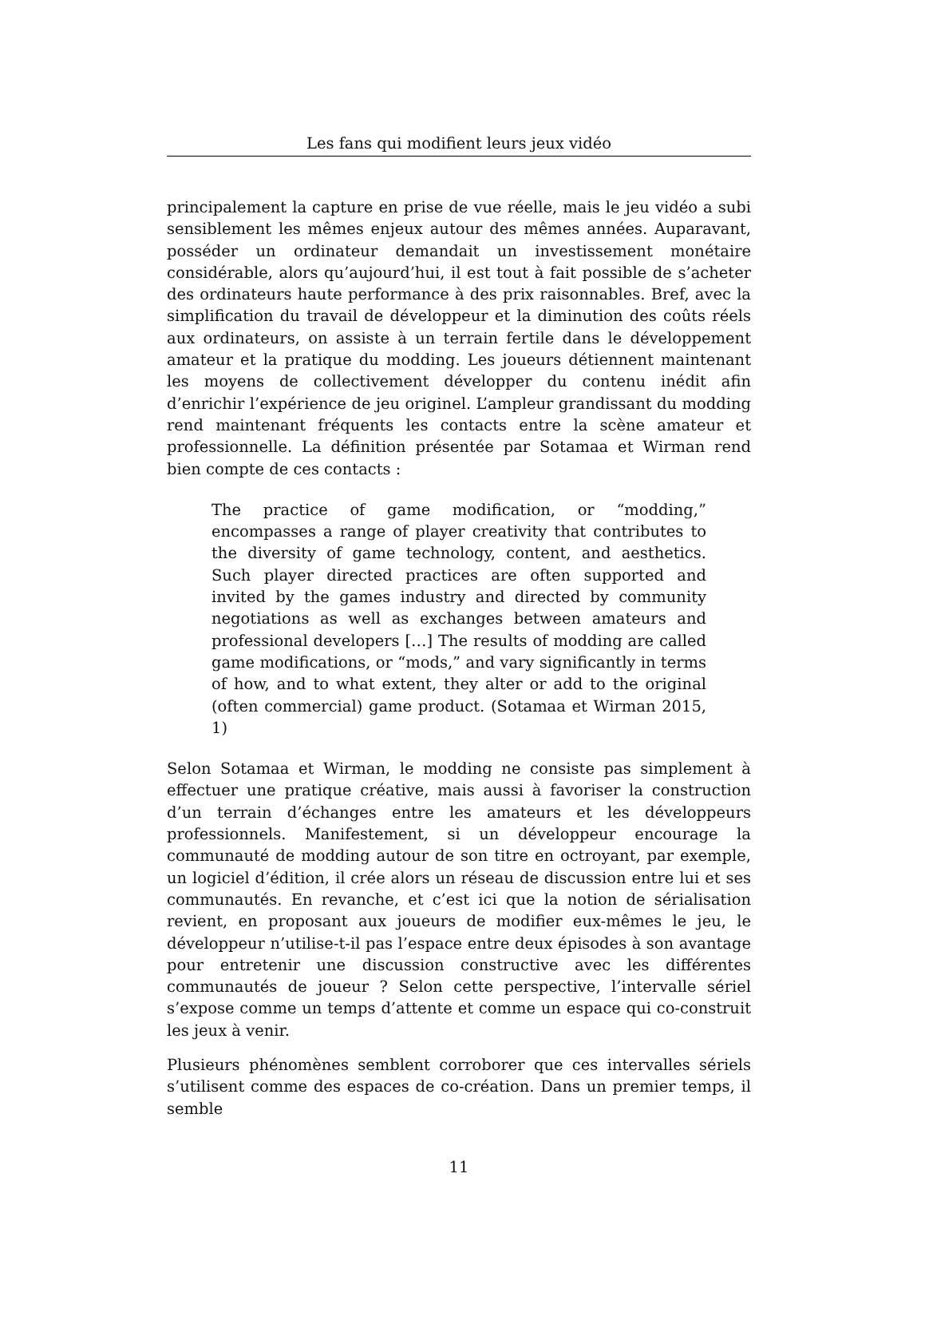Les fans qui modifient leurs jeux vidéo
principalement la capture en prise de vue réelle, mais le jeu vidéo a subi sensiblement les mêmes enjeux autour des mêmes années. Auparavant, posséder un ordinateur demandait un investissement monétaire considérable, alors qu’aujourd’hui, il est tout à fait possible de s’acheter des ordinateurs haute performance à des prix raisonnables. Bref, avec la simplification du travail de développeur et la diminution des coûts réels aux ordinateurs, on assiste à un terrain fertile dans le développement amateur et la pratique du modding. Les joueurs détiennent maintenant les moyens de collectivement développer du contenu inédit afin d’enrichir l’expérience de jeu originel. L’ampleur grandissant du modding rend maintenant fréquents les contacts entre la scène amateur et professionnelle. La définition présentée par Sotamaa et Wirman rend bien compte de ces contacts :
The practice of game modification, or “modding,” encompasses a range of player creativity that contributes to the diversity of game technology, content, and aesthetics. Such player directed practices are often supported and invited by the games industry and directed by community negotiations as well as exchanges between amateurs and professional developers […] The results of modding are called game modifications, or “mods,” and vary significantly in terms of how, and to what extent, they alter or add to the original (often commercial) game product. (Sotamaa et Wirman 2015, 1)
Selon Sotamaa et Wirman, le modding ne consiste pas simplement à effectuer une pratique créative, mais aussi à favoriser la construction d’un terrain d’échanges entre les amateurs et les développeurs professionnels. Manifestement, si un développeur encourage la communauté de modding autour de son titre en octroyant, par exemple, un logiciel d’édition, il crée alors un réseau de discussion entre lui et ses communautés. En revanche, et c’est ici que la notion de sérialisation revient, en proposant aux joueurs de modifier eux-mêmes le jeu, le développeur n’utilise-t-il pas l’espace entre deux épisodes à son avantage pour entretenir une discussion constructive avec les différentes communautés de joueur ? Selon cette perspective, l’intervalle sériel s’expose comme un temps d’attente et comme un espace qui co-construit les jeux à venir.
Plusieurs phénomènes semblent corroborer que ces intervalles sériels s’utilisent comme des espaces de co-création. Dans un premier temps, il semble
11